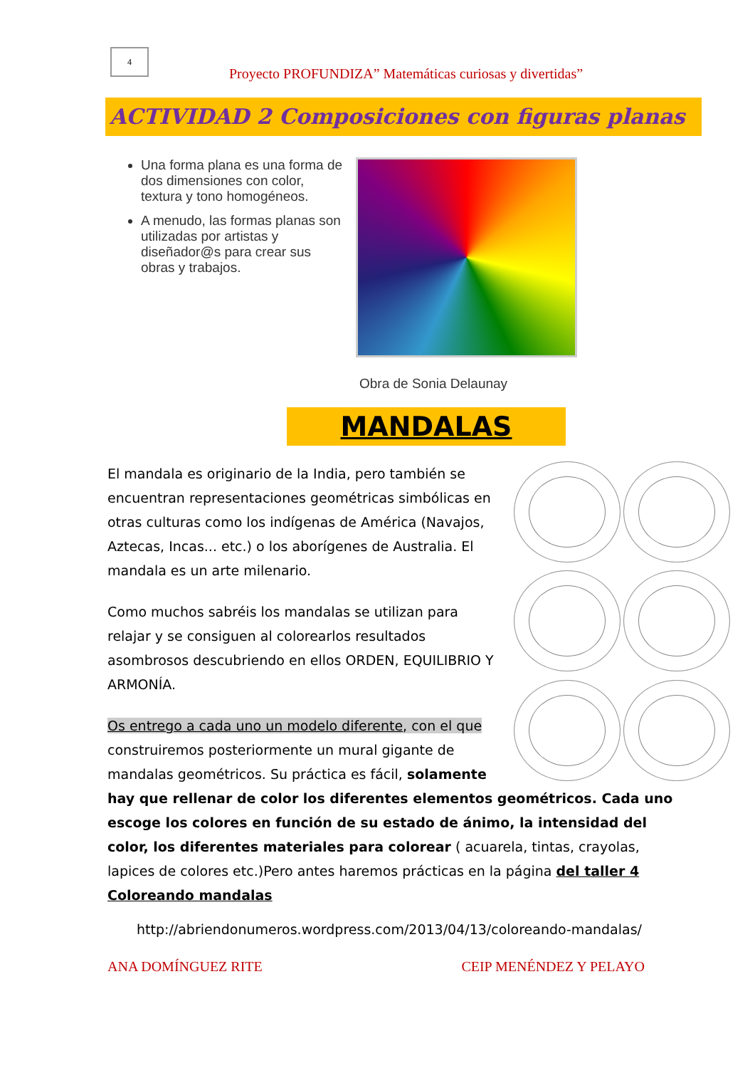4
Proyecto PROFUNDIZA” Matemáticas curiosas y divertidas”
ACTIVIDAD 2 Composiciones con figuras planas
Una forma plana es una forma de dos dimensiones con color, textura y tono homogéneos.
A menudo, las formas planas son utilizadas por artistas y diseñador@s para crear sus obras y trabajos.
Obra de Sonia Delaunay
MANDALAS
El mandala es originario de la India, pero también se encuentran representaciones geométricas simbólicas en otras culturas como los indígenas de América (Navajos, Aztecas, Incas... etc.) o los aborígenes de Australia. El mandala es un arte milenario.
Como muchos sabréis los mandalas se utilizan para relajar y se consiguen al colorearlos resultados asombrosos descubriendo en ellos ORDEN, EQUILIBRIO Y ARMONÍA.
Os entrego a cada uno un modelo diferente, con el que construiremos posteriormente un mural gigante de mandalas geométricos. Su práctica es fácil, solamente
hay que rellenar de color los diferentes elementos geométricos. Cada uno escoge los colores en función de su estado de ánimo, la intensidad del color, los diferentes materiales para colorear ( acuarela, tintas, crayolas, lapices de colores etc.)Pero antes haremos prácticas en la página del taller 4 Coloreando mandalas
http://abriendonumeros.wordpress.com/2013/04/13/coloreando-mandalas/
ANA DOMÍNGUEZ RITE CEIP MENÉNDEZ Y PELAYO